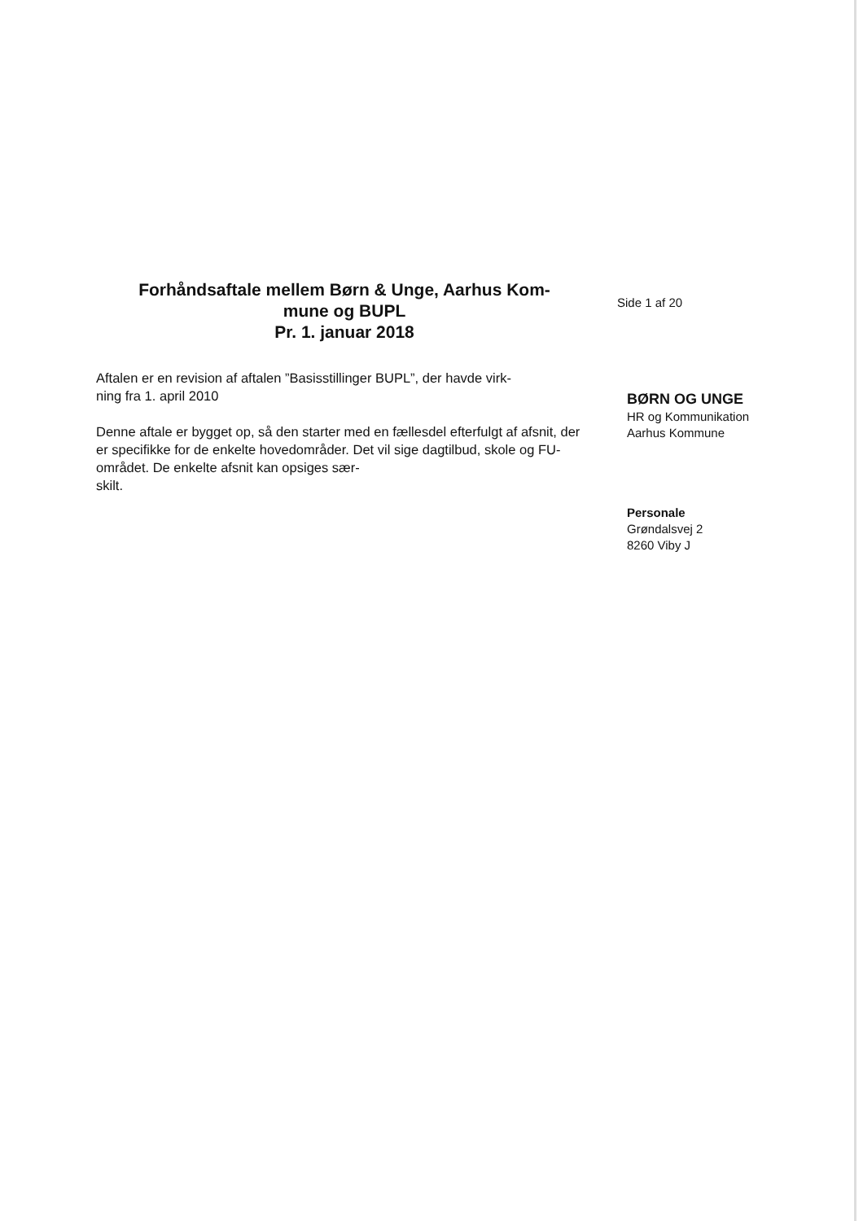Forhåndsaftale mellem Børn & Unge, Aarhus Kom-
mune og BUPL
Pr. 1. januar 2018
Aftalen er en revision af aftalen ”Basisstillinger BUPL”, der havde virk-
ning fra 1. april 2010
Denne aftale er bygget op, så den starter med en fællesdel efterfulgt af afsnit, der er specifikke for de enkelte hovedområder. Det vil sige dagtilbud, skole og FU-området. De enkelte afsnit kan opsiges sær-
skilt.
Side 1 af 20
BØRN OG UNGE
HR og Kommunikation
Aarhus Kommune
Personale
Grøndalsvej 2
8260 Viby J